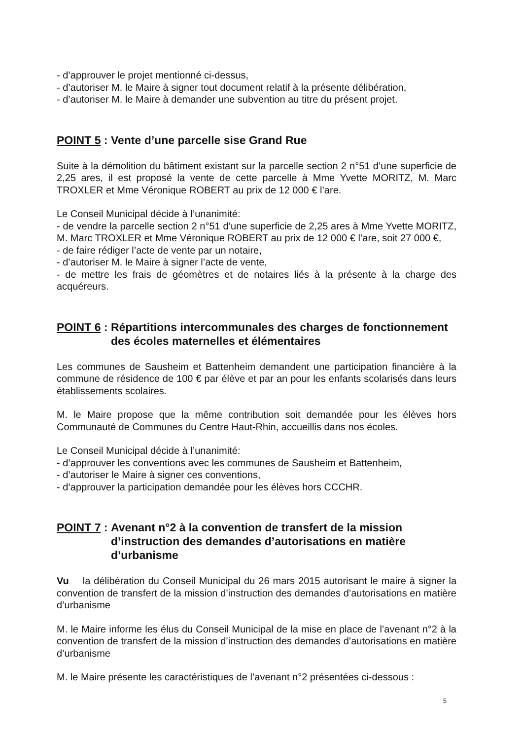- d’approuver le projet mentionné ci-dessus,
- d’autoriser M. le Maire à signer tout document relatif à la présente délibération,
- d’autoriser M. le Maire à demander une subvention au titre du présent projet.
POINT 5 : Vente d’une parcelle sise Grand Rue
Suite à la démolition du bâtiment existant sur la parcelle section 2 n°51 d’une superficie de 2,25 ares, il est proposé la vente de cette parcelle à Mme Yvette MORITZ, M. Marc TROXLER et Mme Véronique ROBERT au prix de 12 000 € l’are.
Le Conseil Municipal décide à l’unanimité:
- de vendre la parcelle section 2 n°51 d’une superficie de 2,25 ares à Mme Yvette MORITZ, M. Marc TROXLER et Mme Véronique ROBERT au prix de 12 000 € l’are, soit 27 000 €,
- de faire rédiger l’acte de vente par un notaire,
- d’autoriser M. le Maire à signer l’acte de vente,
- de mettre les frais de géomètres et de notaires liés à la présente à la charge des acquéreurs.
POINT 6 : Répartitions intercommunales des charges de fonctionnement des écoles maternelles et élémentaires
Les communes de Sausheim et Battenheim demandent une participation financière à la commune de résidence de 100 € par élève et par an pour les enfants scolarisés dans leurs établissements scolaires.
M. le Maire propose que la même contribution soit demandée pour les élèves hors Communauté de Communes du Centre Haut-Rhin, accueillis dans nos écoles.
Le Conseil Municipal décide à l’unanimité:
- d’approuver les conventions avec les communes de Sausheim et Battenheim,
- d’autoriser le Maire à signer ces conventions,
- d’approuver la participation demandée pour les élèves hors CCCHR.
POINT 7 : Avenant n°2 à la convention de transfert de la mission d’instruction des demandes d’autorisations en matière d’urbanisme
Vu la délibération du Conseil Municipal du 26 mars 2015 autorisant le maire à signer la convention de transfert de la mission d’instruction des demandes d’autorisations en matière d’urbanisme
M. le Maire informe les élus du Conseil Municipal de la mise en place de l’avenant n°2 à la convention de transfert de la mission d’instruction des demandes d’autorisations en matière d’urbanisme
M. le Maire présente les caractéristiques de l’avenant n°2 présentées ci-dessous :
5